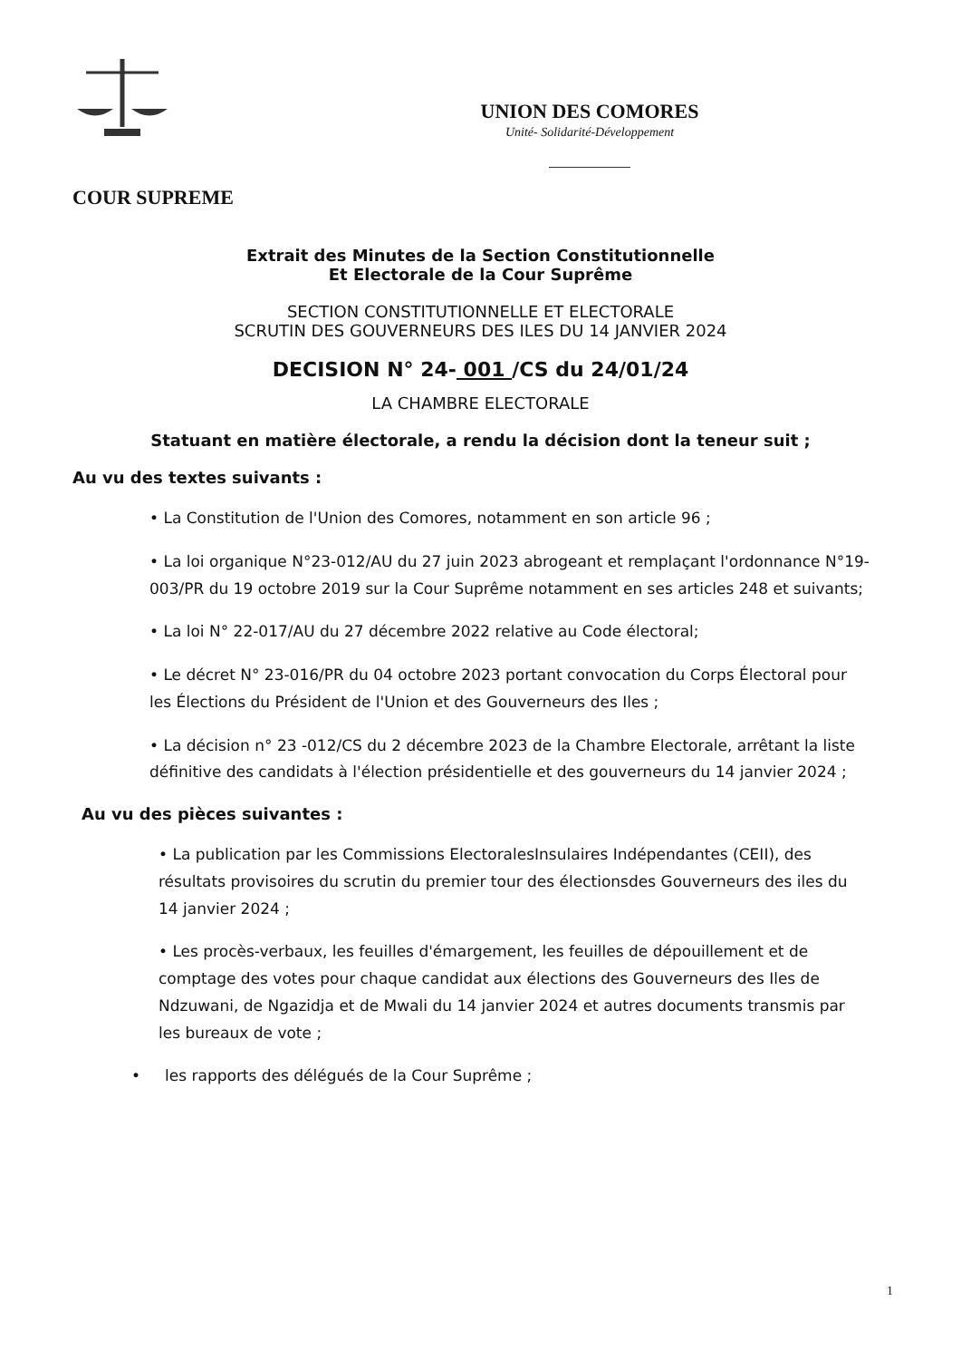UNION DES COMORES
Unité- Solidarité-Développement
COUR SUPREME
Extrait des Minutes de la Section Constitutionnelle
Et Electorale de la Cour Suprême
SECTION CONSTITUTIONNELLE ET ELECTORALE
SCRUTIN DES GOUVERNEURS DES ILES DU 14 JANVIER 2024
DECISION N° 24- 001 /CS du 24/01/24
LA CHAMBRE ELECTORALE
Statuant en matière électorale, a rendu la décision dont la teneur suit ;
Au vu des textes suivants :
• La Constitution de l'Union des Comores, notamment en son article 96 ;
• La loi organique N°23-012/AU du 27 juin 2023 abrogeant et remplaçant l'ordonnance N°19-003/PR du 19 octobre 2019 sur la Cour Suprême notamment en ses articles 248 et suivants;
• La loi N° 22-017/AU du 27 décembre 2022 relative au Code électoral;
• Le décret N° 23-016/PR du 04 octobre 2023 portant convocation du Corps Électoral pour les Élections du Président de l'Union et des Gouverneurs des Iles ;
• La décision n° 23 -012/CS du 2 décembre 2023 de la Chambre Electorale, arrêtant la liste définitive des candidats à l'élection présidentielle et des gouverneurs du 14 janvier 2024 ;
Au vu des pièces suivantes :
• La publication par les Commissions ElectoralesInsulaires Indépendantes (CEII), des résultats provisoires du scrutin du premier tour des électionsdes Gouverneurs des iles du 14 janvier 2024 ;
• Les procès-verbaux, les feuilles d'émargement, les feuilles de dépouillement et de comptage des votes pour chaque candidat aux élections des Gouverneurs des Iles de Ndzuwani, de Ngazidja et de Mwali du 14 janvier 2024 et autres documents transmis par les bureaux de vote ;
• les rapports des délégués de la Cour Suprême ;
1